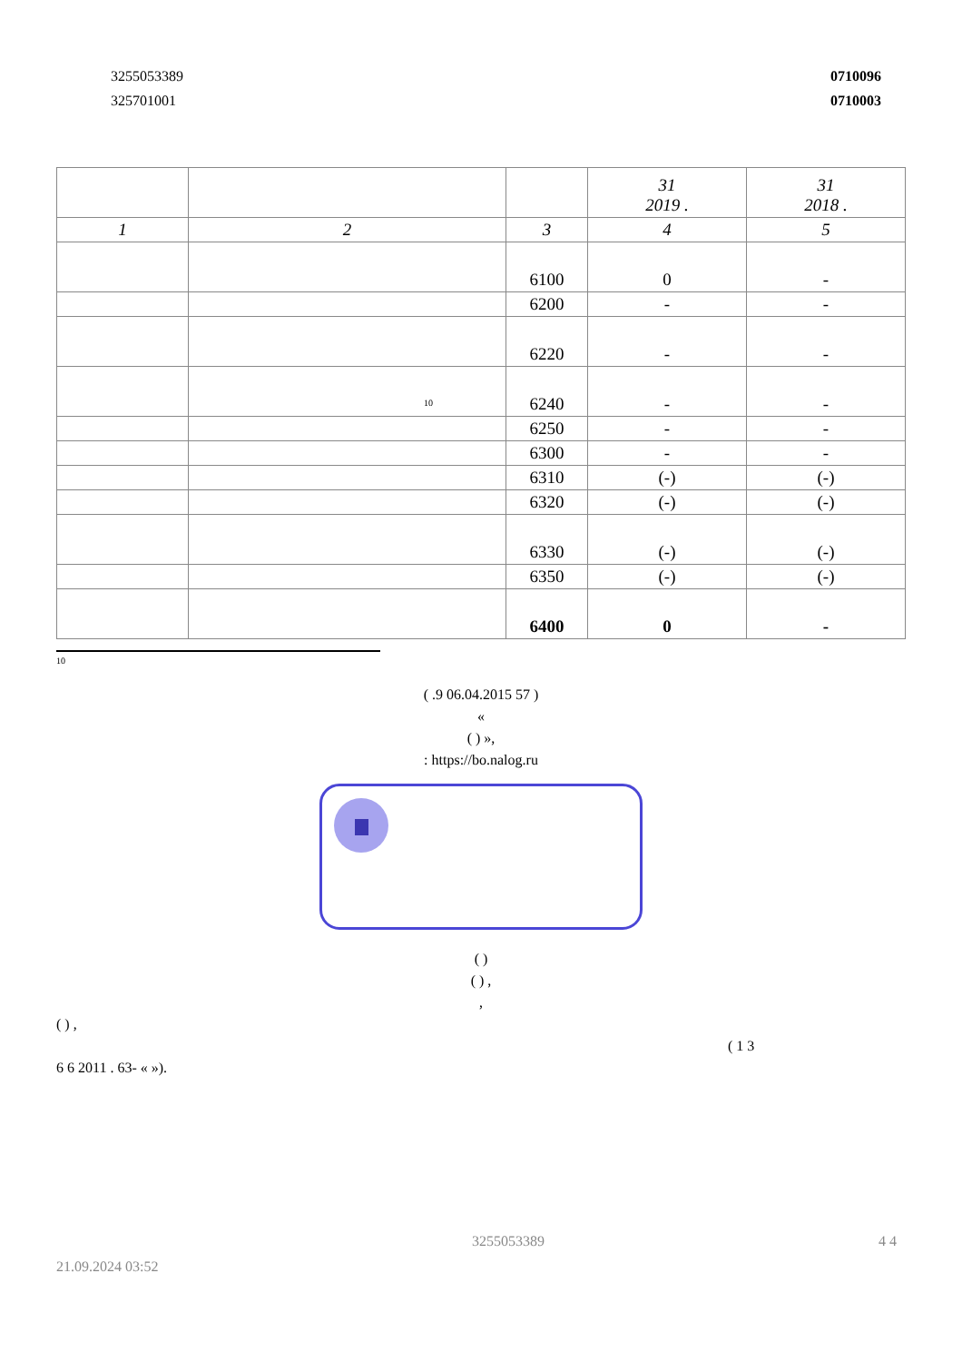3255053389 0710096
325701001 0710003
| | | | 31 2019 . | 31 2018 . |
| 1 | 2 | 3 | 4 | 5 |
| | | 6100 | 0 | - |
| | | 6200 | - | - |
| | | 6220 | - | - |
| | <sup>10</sup> | 6240 | - | - |
| | | 6250 | - | - |
| | | 6300 | - | - |
| | | 6310 | (-) | (-) |
| | | 6320 | (-) | (-) |
| | | 6330 | (-) | (-) |
| | | 6350 | (-) | (-) |
| | | 6400 | 0 | - |
10
( .9 06.04.2015 57 )
«
( ) »,
: https://bo.nalog.ru
( )
( ) ,
,
( ) ,
( 1 3
6 6 2011 . 63- « »).
3255053389 4 4
21.09.2024 03:52